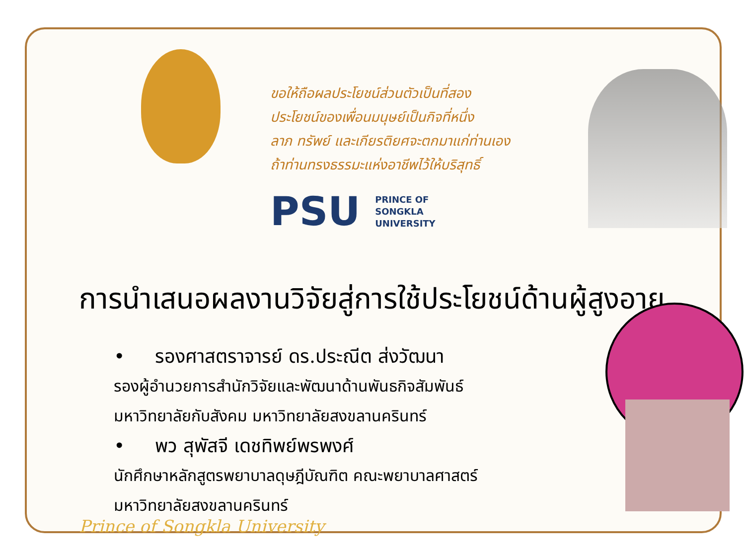ขอให้ถือผลประโยชน์ส่วนตัวเป็นที่สอง
ประโยชน์ของเพื่อนมนุษย์เป็นกิจที่หนึ่ง
ลาภ ทรัพย์ และเกียรติยศจะตกมาแก่ท่านเอง
ถ้าท่านทรงธรรมะแห่งอาชีพไว้ให้บริสุทธิ์
PSU
PRINCE OF
SONGKLA
UNIVERSITY
การนำเสนอผลงานวิจัยสู่การใช้ประโยชน์ด้านผู้สูงอายุ
• รองศาสตราจารย์ ดร.ประณีต ส่งวัฒนา
รองผู้อำนวยการสำนักวิจัยและพัฒนาด้านพันธกิจสัมพันธ์ มหาวิทยาลัยกับสังคม มหาวิทยาลัยสงขลานครินทร์
• พว สุพัสจี เดชทิพย์พรพงศ์
นักศึกษาหลักสูตรพยาบาลดุษฎีบัณฑิต คณะพยาบาลศาสตร์ มหาวิทยาลัยสงขลานครินทร์
Prince of Songkla University